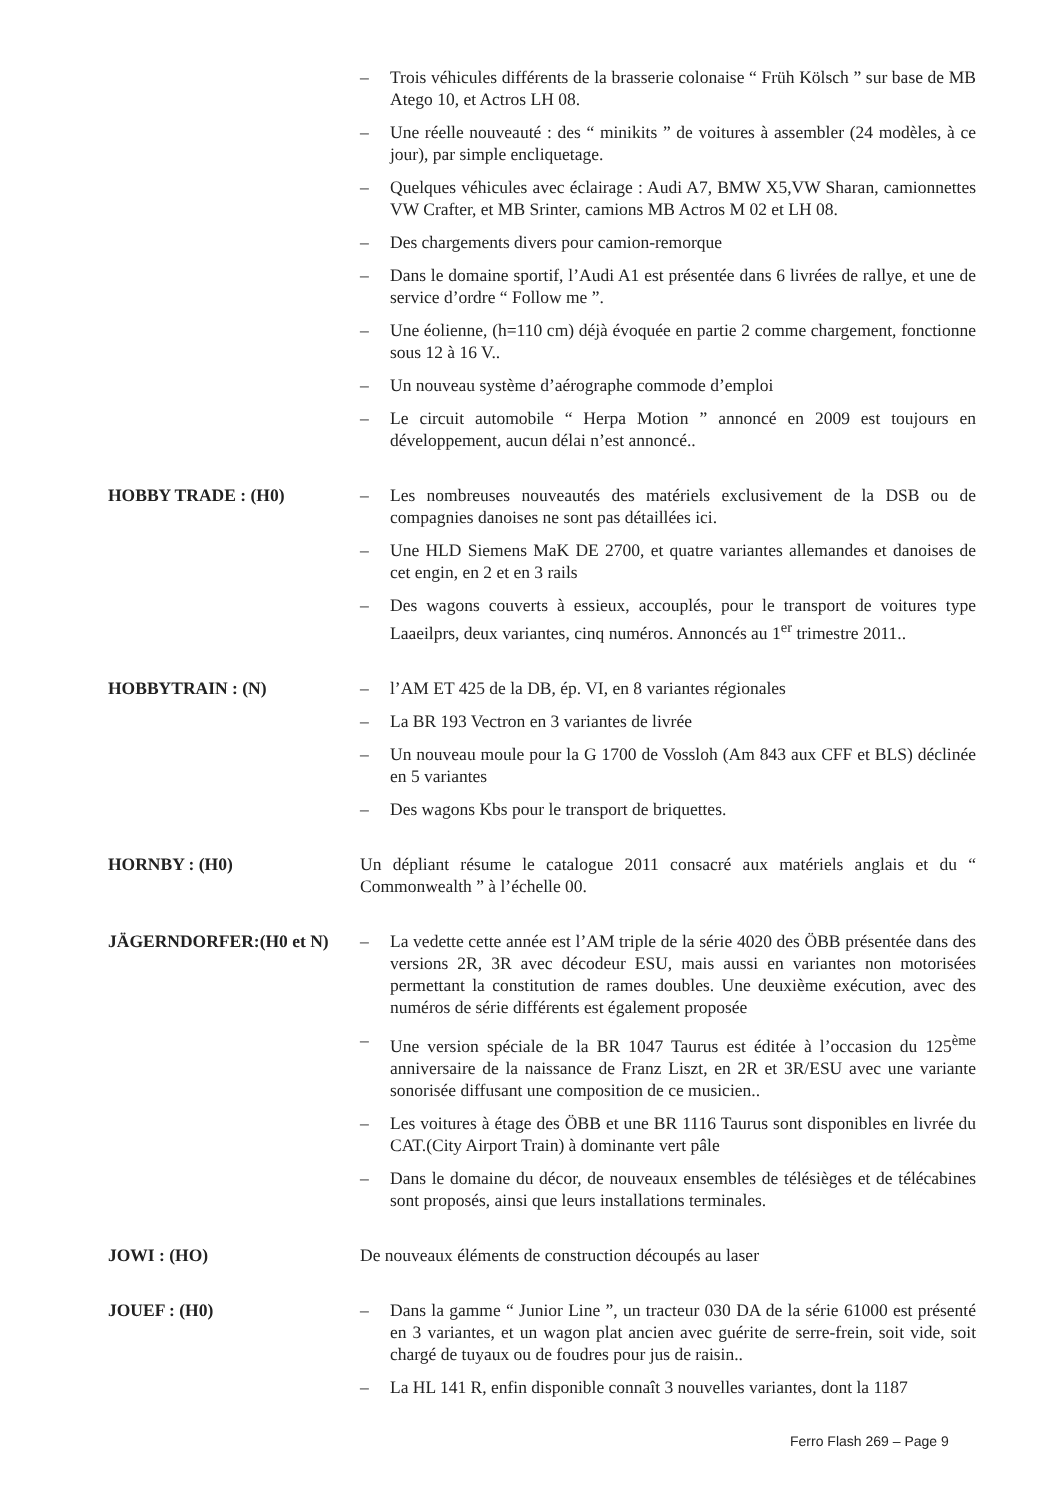– Trois véhicules différents de la brasserie colonaise “ Früh Kölsch ” sur base de MB Atego 10, et Actros LH 08.
– Une réelle nouveauté : des “ minikits ” de voitures à assembler (24 modèles, à ce jour), par simple encliquetage.
– Quelques véhicules avec éclairage : Audi A7, BMW X5,VW Sharan, camionnettes VW Crafter, et MB Srinter, camions MB Actros M 02 et LH 08.
– Des chargements divers pour camion-remorque
– Dans le domaine sportif, l’Audi A1 est présentée dans 6 livrées de rallye, et une de service d’ordre “ Follow me ”.
– Une éolienne, (h=110 cm) déjà évoquée en partie 2 comme chargement, fonctionne sous 12 à 16 V..
– Un nouveau système d’aérographe commode d’emploi
– Le circuit automobile “ Herpa Motion ” annoncé en 2009 est toujours en développement, aucun délai n’est annoncé..
HOBBY TRADE : (H0) – Les nombreuses nouveautés des matériels exclusivement de la DSB ou de compagnies danoises ne sont pas détaillées ici.
– Une HLD Siemens MaK DE 2700, et quatre variantes allemandes et danoises de cet engin, en 2 et en 3 rails
– Des wagons couverts à essieux, accouplés, pour le transport de voitures type Laaeilprs, deux variantes, cinq numéros. Annoncés au 1<sup>er</sup> trimestre 2011..
HOBBYTRAIN : (N) – l’AM ET 425 de la DB, ép. VI, en 8 variantes régionales
– La BR 193 Vectron en 3 variantes de livrée
– Un nouveau moule pour la G 1700 de Vossloh (Am 843 aux CFF et BLS) déclinée en 5 variantes
– Des wagons Kbs pour le transport de briquettes.
HORNBY : (H0) Un dépliant résume le catalogue 2011 consacré aux matériels anglais et du “ Commonwealth ” à l’échelle 00.
JÄGERNDORFER:(H0 et N) – La vedette cette année est l’AM triple de la série 4020 des ÖBB présentée dans des versions 2R, 3R avec décodeur ESU, mais aussi en variantes non motorisées permettant la constitution de rames doubles. Une deuxième exécution, avec des numéros de série différents est également proposée
– Une version spéciale de la BR 1047 Taurus est éditée à l’occasion du 125<sup>ème</sup> anniversaire de la naissance de Franz Liszt, en 2R et 3R/ESU avec une variante sonorisée diffusant une composition de ce musicien..
– Les voitures à étage des ÖBB et une BR 1116 Taurus sont disponibles en livrée du CAT.(City Airport Train) à dominante vert pâle
– Dans le domaine du décor, de nouveaux ensembles de télésièges et de télécabines sont proposés, ainsi que leurs installations terminales.
JOWI : (HO) De nouveaux éléments de construction découpés au laser
JOUEF : (H0) – Dans la gamme “ Junior Line ”, un tracteur 030 DA de la série 61000 est présenté en 3 variantes, et un wagon plat ancien avec guérite de serre-frein, soit vide, soit chargé de tuyaux ou de foudres pour jus de raisin..
– La HL 141 R, enfin disponible connaît 3 nouvelles variantes, dont la 1187
Ferro Flash 269 – Page 9